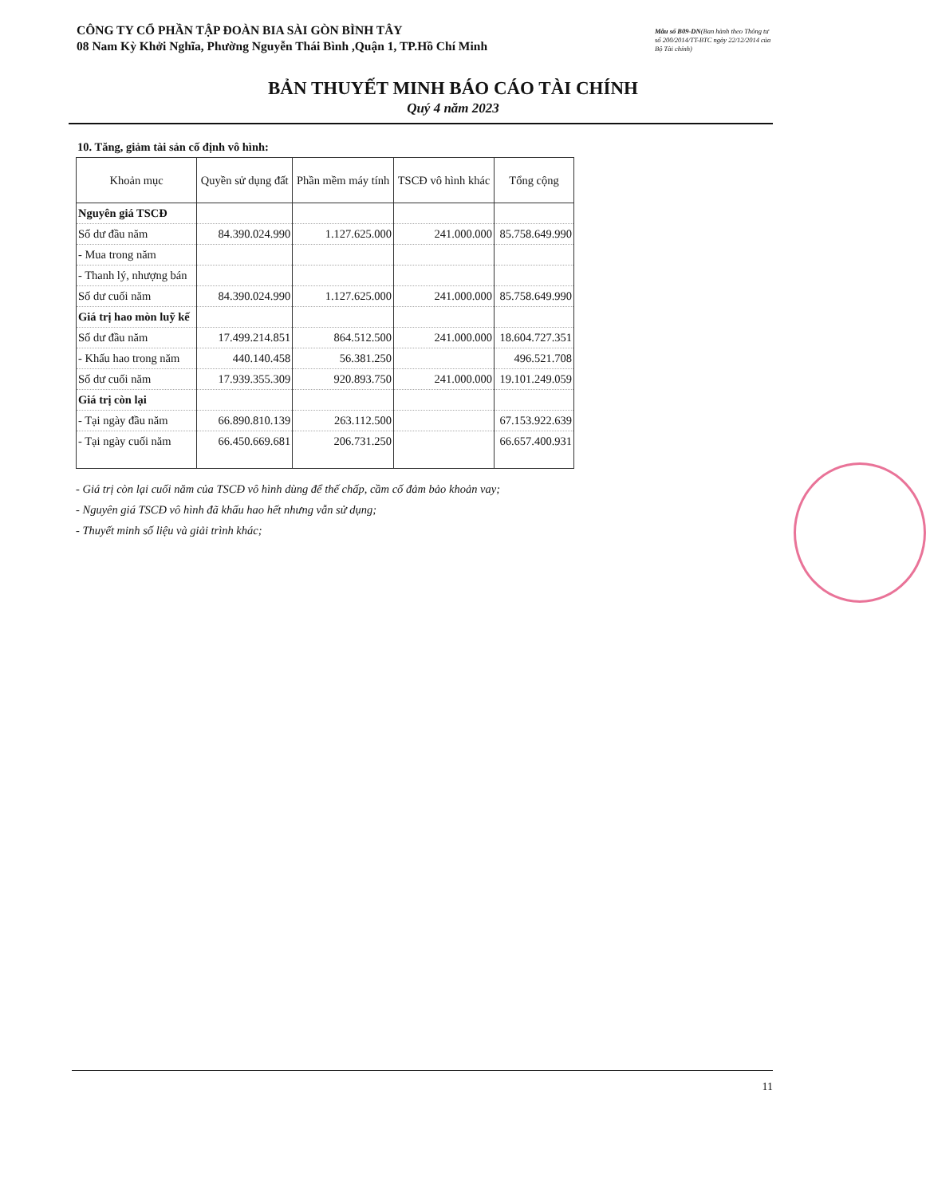CÔNG TY CỔ PHẦN TẬP ĐOÀN BIA SÀI GÒN BÌNH TÂY
08 Nam Kỳ Khởi Nghĩa, Phường Nguyễn Thái Bình ,Quận 1, TP.Hồ Chí Minh
Mẫu số B09-DN(Ban hành theo Thông tư số 200/2014/TT-BTC ngày 22/12/2014 của Bộ Tài chính)
BẢN THUYẾT MINH BÁO CÁO TÀI CHÍNH
Quý 4 năm 2023
10. Tăng, giảm tài sản cố định vô hình:
| Khoản mục | Quyền sử dụng đất | Phần mềm máy tính | TSCĐ vô hình khác | Tổng cộng |
| --- | --- | --- | --- | --- |
| Nguyên giá TSCĐ | | | | |
| Số dư đầu năm | 84.390.024.990 | 1.127.625.000 | 241.000.000 | 85.758.649.990 |
| - Mua trong năm | | | | |
| - Thanh lý, nhượng bán | | | | |
| Số dư cuối năm | 84.390.024.990 | 1.127.625.000 | 241.000.000 | 85.758.649.990 |
| Giá trị hao mòn luỹ kế | | | | |
| Số dư đầu năm | 17.499.214.851 | 864.512.500 | 241.000.000 | 18.604.727.351 |
| - Khấu hao trong năm | 440.140.458 | 56.381.250 | | 496.521.708 |
| Số dư cuối năm | 17.939.355.309 | 920.893.750 | 241.000.000 | 19.101.249.059 |
| Giá trị còn lại | | | | |
| - Tại ngày đầu năm | 66.890.810.139 | 263.112.500 | | 67.153.922.639 |
| - Tại ngày cuối năm | 66.450.669.681 | 206.731.250 | | 66.657.400.931 |
- Giá trị còn lại cuối năm của TSCĐ vô hình dùng để thế chấp, cầm cố đảm bảo khoản vay;
- Nguyên giá TSCĐ vô hình đã khấu hao hết nhưng vẫn sử dụng;
- Thuyết minh số liệu và giải trình khác;
11